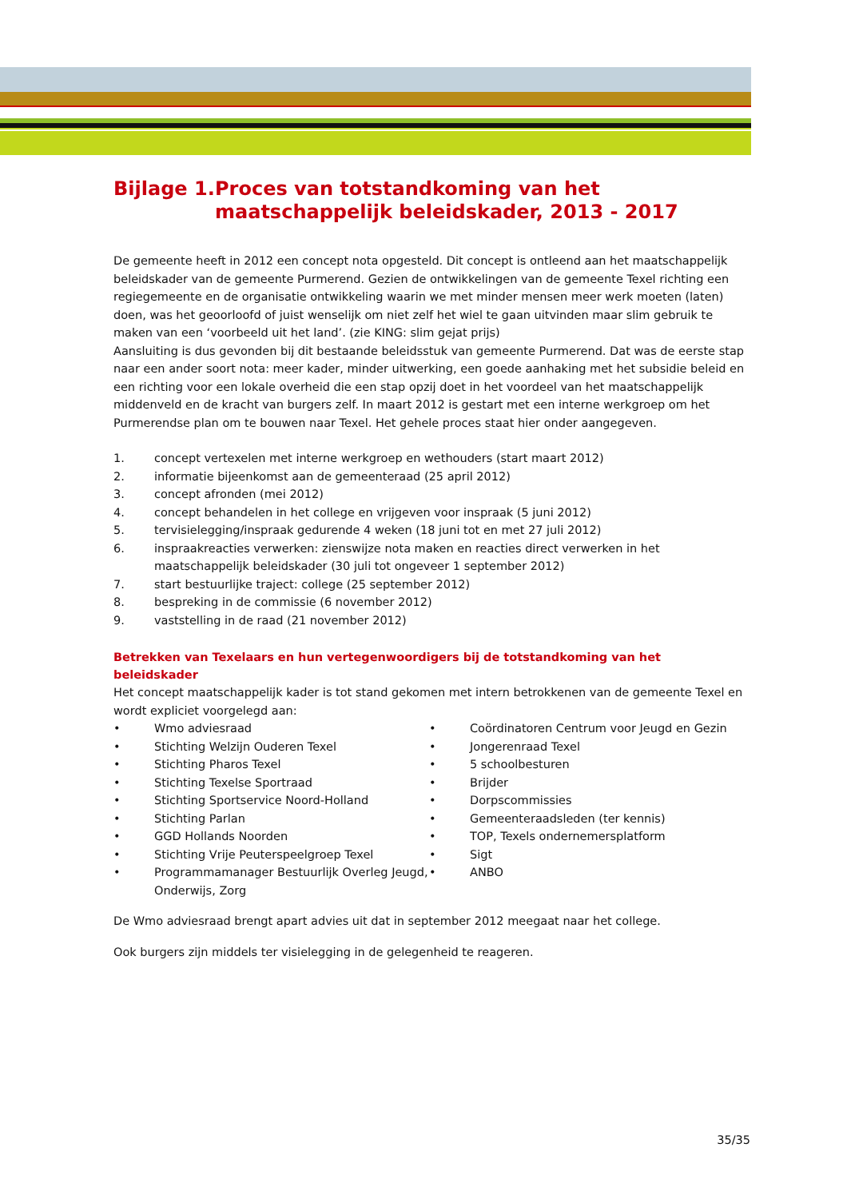Bijlage 1. Proces van totstandkoming van het maatschappelijk beleidskader, 2013 - 2017
De gemeente heeft in 2012 een concept nota opgesteld. Dit concept is ontleend aan het maatschappelijk beleidskader van de gemeente Purmerend. Gezien de ontwikkelingen van de gemeente Texel richting een regiegemeente en de organisatie ontwikkeling waarin we met minder mensen meer werk moeten (laten) doen, was het geoorloofd of juist wenselijk om niet zelf het wiel te gaan uitvinden maar slim gebruik te maken van een ‘voorbeeld uit het land’. (zie KING: slim gejat prijs)
Aansluiting is dus gevonden bij dit bestaande beleidsstuk van gemeente Purmerend. Dat was de eerste stap naar een ander soort nota: meer kader, minder uitwerking, een goede aanhaking met het subsidie beleid en een richting voor een lokale overheid die een stap opzij doet in het voordeel van het maatschappelijk middenveld en de kracht van burgers zelf. In maart 2012 is gestart met een interne werkgroep om het Purmerendse plan om te bouwen naar Texel. Het gehele proces staat hier onder aangegeven.
1. concept vertexelen met interne werkgroep en wethouders (start maart 2012)
2. informatie bijeenkomst aan de gemeenteraad (25 april 2012)
3. concept afronden (mei 2012)
4. concept behandelen in het college en vrijgeven voor inspraak (5 juni 2012)
5. tervisielegging/inspraak gedurende 4 weken (18 juni tot en met 27 juli 2012)
6. inspraakreacties verwerken: zienswijze nota maken en reacties direct verwerken in het maatschappelijk beleidskader (30 juli tot ongeveer 1 september 2012)
7. start bestuurlijke traject: college (25 september 2012)
8. bespreking in de commissie (6 november 2012)
9. vaststelling in de raad (21 november 2012)
Betrekken van Texelaars en hun vertegenwoordigers bij de totstandkoming van het beleidskader
Het concept maatschappelijk kader is tot stand gekomen met intern betrokkenen van de gemeente Texel en wordt expliciet voorgelegd aan:
• Wmo adviesraad
• Stichting Welzijn Ouderen Texel
• Stichting Pharos Texel
• Stichting Texelse Sportraad
• Stichting Sportservice Noord-Holland
• Stichting Parlan
• GGD Hollands Noorden
• Stichting Vrije Peuterspeelgroep Texel
• Programmamanager Bestuurlijk Overleg Jeugd, Onderwijs, Zorg
• Coördinatoren Centrum voor Jeugd en Gezin
• Jongerenraad Texel
• 5 schoolbesturen
• Brijder
• Dorpscommissies
• Gemeenteraadsleden (ter kennis)
• TOP, Texels ondernemersplatform
• Sigt
• ANBO
De Wmo adviesraad brengt apart advies uit dat in september 2012 meegaat naar het college.
Ook burgers zijn middels ter visielegging in de gelegenheid te reageren.
35/35